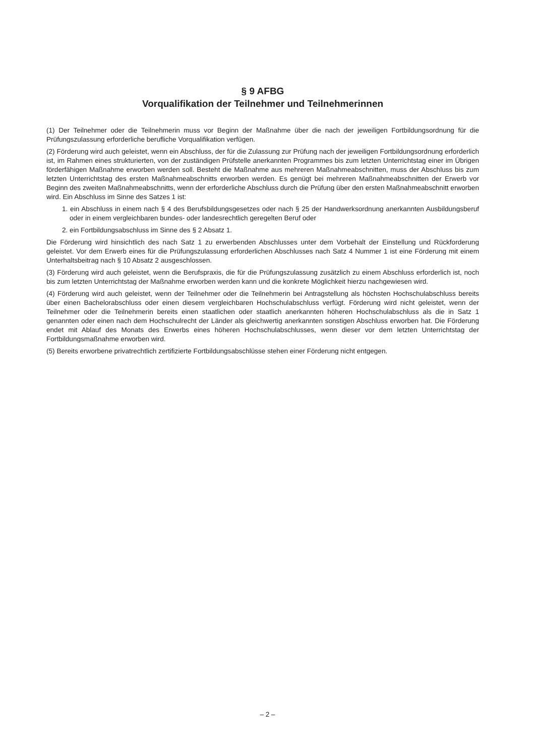§ 9 AFBG
Vorqualifikation der Teilnehmer und Teilnehmerinnen
(1) Der Teilnehmer oder die Teilnehmerin muss vor Beginn der Maßnahme über die nach der jeweiligen Fortbildungsordnung für die Prüfungszulassung erforderliche berufliche Vorqualifikation verfügen.
(2) Förderung wird auch geleistet, wenn ein Abschluss, der für die Zulassung zur Prüfung nach der jeweiligen Fortbildungsordnung erforderlich ist, im Rahmen eines strukturierten, von der zuständigen Prüfstelle anerkannten Programmes bis zum letzten Unterrichtstag einer im Übrigen förderfähigen Maßnahme erworben werden soll. Besteht die Maßnahme aus mehreren Maßnahmeabschnitten, muss der Abschluss bis zum letzten Unterrichtstag des ersten Maßnahmeabschnitts erworben werden. Es genügt bei mehreren Maßnahmeabschnitten der Erwerb vor Beginn des zweiten Maßnahmeabschnitts, wenn der erforderliche Abschluss durch die Prüfung über den ersten Maßnahmeabschnitt erworben wird. Ein Abschluss im Sinne des Satzes 1 ist:
1. ein Abschluss in einem nach § 4 des Berufsbildungsgesetzes oder nach § 25 der Handwerksordnung anerkannten Ausbildungsberuf oder in einem vergleichbaren bundes- oder landesrechtlich geregelten Beruf oder
2. ein Fortbildungsabschluss im Sinne des § 2 Absatz 1.
Die Förderung wird hinsichtlich des nach Satz 1 zu erwerbenden Abschlusses unter dem Vorbehalt der Einstellung und Rückforderung geleistet. Vor dem Erwerb eines für die Prüfungszulassung erforderlichen Abschlusses nach Satz 4 Nummer 1 ist eine Förderung mit einem Unterhaltsbeitrag nach § 10 Absatz 2 ausgeschlossen.
(3) Förderung wird auch geleistet, wenn die Berufspraxis, die für die Prüfungszulassung zusätzlich zu einem Abschluss erforderlich ist, noch bis zum letzten Unterrichtstag der Maßnahme erworben werden kann und die konkrete Möglichkeit hierzu nachgewiesen wird.
(4) Förderung wird auch geleistet, wenn der Teilnehmer oder die Teilnehmerin bei Antragstellung als höchsten Hochschulabschluss bereits über einen Bachelorabschluss oder einen diesem vergleichbaren Hochschulabschluss verfügt. Förderung wird nicht geleistet, wenn der Teilnehmer oder die Teilnehmerin bereits einen staatlichen oder staatlich anerkannten höheren Hochschulabschluss als die in Satz 1 genannten oder einen nach dem Hochschulrecht der Länder als gleichwertig anerkannten sonstigen Abschluss erworben hat. Die Förderung endet mit Ablauf des Monats des Erwerbs eines höheren Hochschulabschlusses, wenn dieser vor dem letzten Unterrichtstag der Fortbildungsmaßnahme erworben wird.
(5) Bereits erworbene privatrechtlich zertifizierte Fortbildungsabschlüsse stehen einer Förderung nicht entgegen.
– 2 –